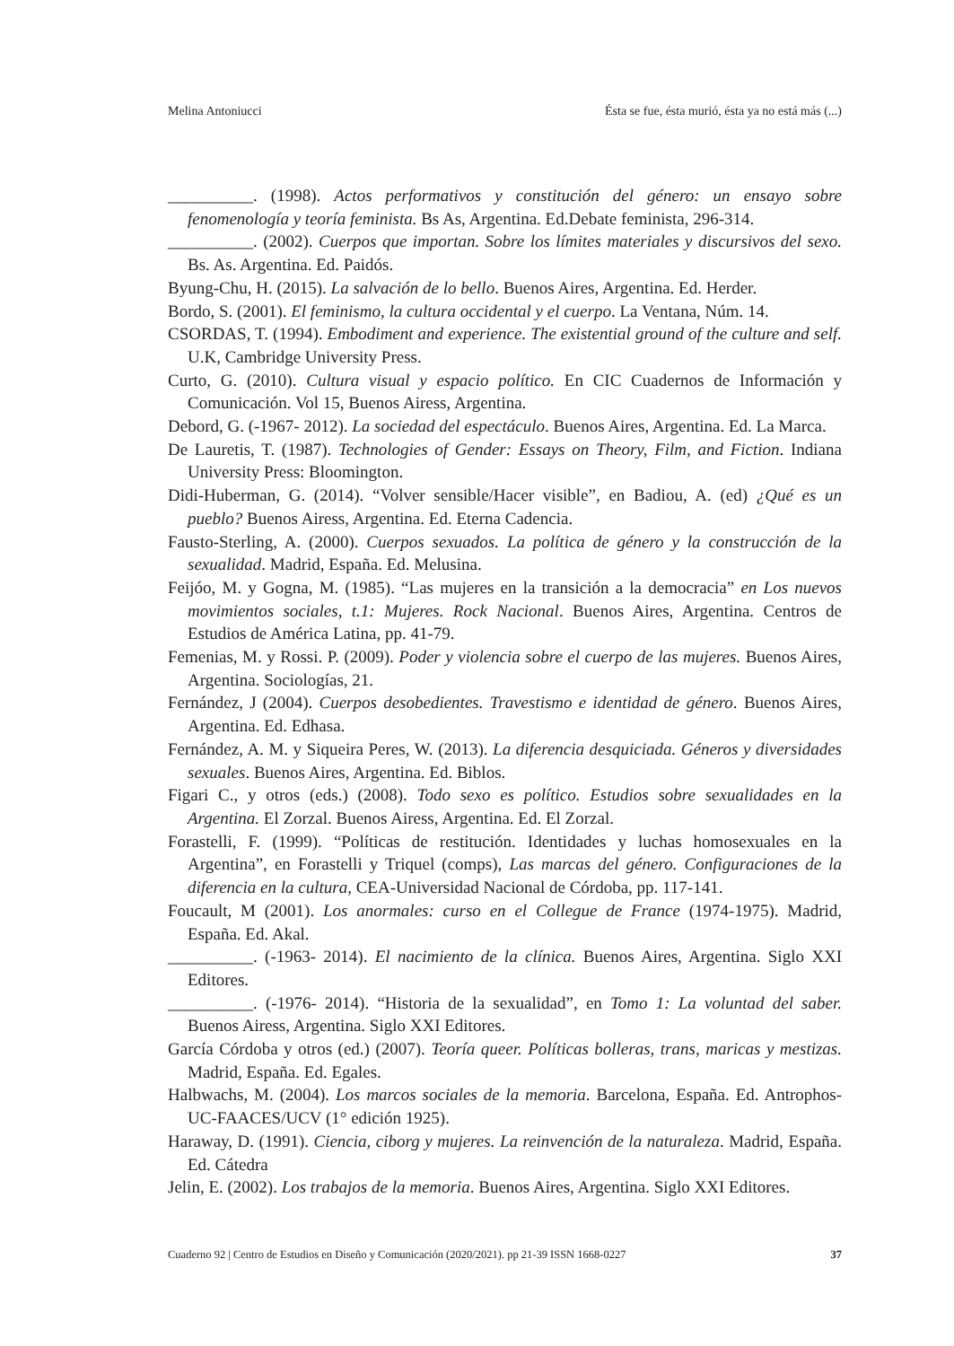Melina Antoniucci Ésta se fue, ésta murió, ésta ya no está más (...)
__________. (1998). Actos performativos y constitución del género: un ensayo sobre fenomenología y teoría feminista. Bs As, Argentina. Ed.Debate feminista, 296-314.
__________. (2002). Cuerpos que importan. Sobre los límites materiales y discursivos del sexo. Bs. As. Argentina. Ed. Paidós.
Byung-Chu, H. (2015). La salvación de lo bello. Buenos Aires, Argentina. Ed. Herder.
Bordo, S. (2001). El feminismo, la cultura occidental y el cuerpo. La Ventana, Núm. 14.
CSORDAS, T. (1994). Embodiment and experience. The existential ground of the culture and self. U.K, Cambridge University Press.
Curto, G. (2010). Cultura visual y espacio político. En CIC Cuadernos de Información y Comunicación. Vol 15, Buenos Airess, Argentina.
Debord, G. (-1967- 2012). La sociedad del espectáculo. Buenos Aires, Argentina. Ed. La Marca.
De Lauretis, T. (1987). Technologies of Gender: Essays on Theory, Film, and Fiction. Indiana University Press: Bloomington.
Didi-Huberman, G. (2014). “Volver sensible/Hacer visible”, en Badiou, A. (ed) ¿Qué es un pueblo? Buenos Airess, Argentina. Ed. Eterna Cadencia.
Fausto-Sterling, A. (2000). Cuerpos sexuados. La política de género y la construcción de la sexualidad. Madrid, España. Ed. Melusina.
Feijóo, M. y Gogna, M. (1985). “Las mujeres en la transición a la democracia” en Los nuevos movimientos sociales, t.1: Mujeres. Rock Nacional. Buenos Aires, Argentina. Centros de Estudios de América Latina, pp. 41-79.
Femenias, M. y Rossi. P. (2009). Poder y violencia sobre el cuerpo de las mujeres. Buenos Aires, Argentina. Sociologías, 21.
Fernández, J (2004). Cuerpos desobedientes. Travestismo e identidad de género. Buenos Aires, Argentina. Ed. Edhasa.
Fernández, A. M. y Siqueira Peres, W. (2013). La diferencia desquiciada. Géneros y diversidades sexuales. Buenos Aires, Argentina. Ed. Biblos.
Figari C., y otros (eds.) (2008). Todo sexo es político. Estudios sobre sexualidades en la Argentina. El Zorzal. Buenos Airess, Argentina. Ed. El Zorzal.
Forastelli, F. (1999). “Políticas de restitución. Identidades y luchas homosexuales en la Argentina”, en Forastelli y Triquel (comps), Las marcas del género. Configuraciones de la diferencia en la cultura, CEA-Universidad Nacional de Córdoba, pp. 117-141.
Foucault, M (2001). Los anormales: curso en el Collegue de France (1974-1975). Madrid, España. Ed. Akal.
__________. (-1963- 2014). El nacimiento de la clínica. Buenos Aires, Argentina. Siglo XXI Editores.
__________. (-1976- 2014). “Historia de la sexualidad”, en Tomo 1: La voluntad del saber. Buenos Airess, Argentina. Siglo XXI Editores.
García Córdoba y otros (ed.) (2007). Teoría queer. Políticas bolleras, trans, maricas y mestizas. Madrid, España. Ed. Egales.
Halbwachs, M. (2004). Los marcos sociales de la memoria. Barcelona, España. Ed. Antrophos-UC-FAACES/UCV (1° edición 1925).
Haraway, D. (1991). Ciencia, ciborg y mujeres. La reinvención de la naturaleza. Madrid, España. Ed. Cátedra
Jelin, E. (2002). Los trabajos de la memoria. Buenos Aires, Argentina. Siglo XXI Editores.
Cuaderno 92 | Centro de Estudios en Diseño y Comunicación (2020/2021). pp 21-39 ISSN 1668-0227 37